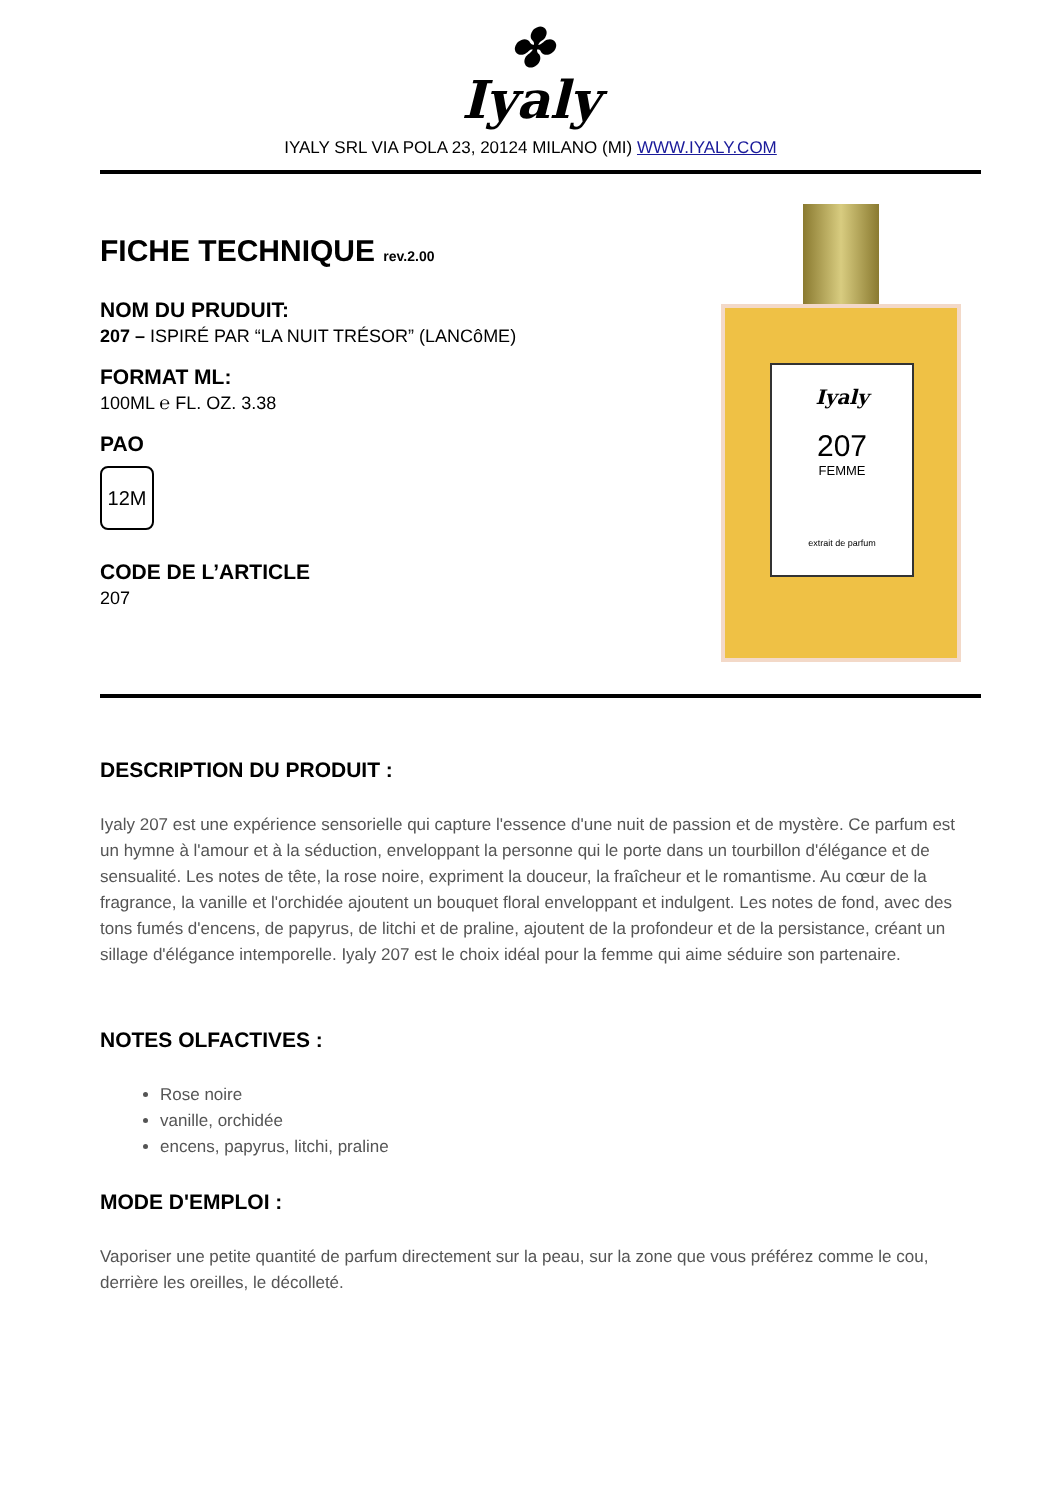✤
Iyaly
IYALY SRL VIA POLA 23, 20124 MILANO (MI) WWW.IYALY.COM
FICHE TECHNIQUE rev.2.00
NOM DU PRUDUIT:
207 – ISPIRÉ PAR “LA NUIT TRÉSOR” (LANCôME)
FORMAT ML:
100ML ℮ FL. OZ. 3.38
PAO
12M
CODE DE L’ARTICLE
207
Iyaly
207
FEMME
extrait de parfum
DESCRIPTION DU PRODUIT :
Iyaly 207 est une expérience sensorielle qui capture l'essence d'une nuit de passion et de mystère. Ce parfum est un hymne à l'amour et à la séduction, enveloppant la personne qui le porte dans un tourbillon d'élégance et de sensualité. Les notes de tête, la rose noire, expriment la douceur, la fraîcheur et le romantisme. Au cœur de la fragrance, la vanille et l'orchidée ajoutent un bouquet floral enveloppant et indulgent. Les notes de fond, avec des tons fumés d'encens, de papyrus, de litchi et de praline, ajoutent de la profondeur et de la persistance, créant un sillage d'élégance intemporelle. Iyaly 207 est le choix idéal pour la femme qui aime séduire son partenaire.
NOTES OLFACTIVES :
Rose noire
vanille, orchidée
encens, papyrus, litchi, praline
MODE D'EMPLOI :
Vaporiser une petite quantité de parfum directement sur la peau, sur la zone que vous préférez comme le cou, derrière les oreilles, le décolleté.